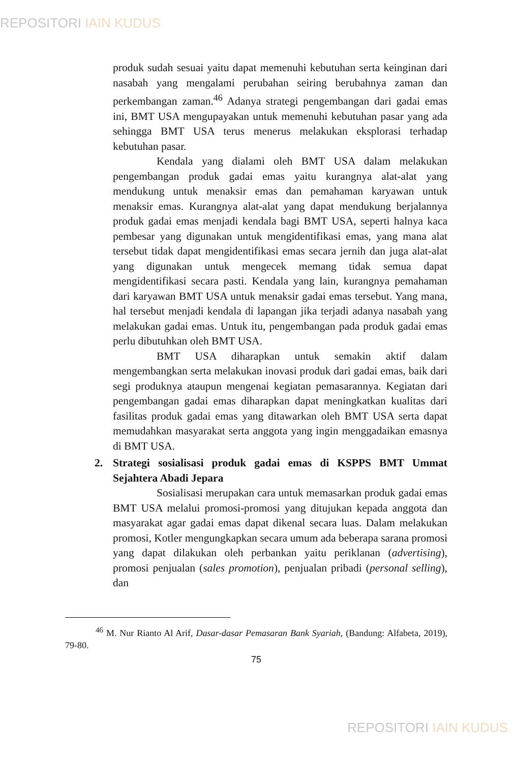REPOSITORI IAIN KUDUS
produk sudah sesuai yaitu dapat memenuhi kebutuhan serta keinginan dari nasabah yang mengalami perubahan seiring berubahnya zaman dan perkembangan zaman.<sup>46</sup> Adanya strategi pengembangan dari gadai emas ini, BMT USA mengupayakan untuk memenuhi kebutuhan pasar yang ada sehingga BMT USA terus menerus melakukan eksplorasi terhadap kebutuhan pasar.
Kendala yang dialami oleh BMT USA dalam melakukan pengembangan produk gadai emas yaitu kurangnya alat-alat yang mendukung untuk menaksir emas dan pemahaman karyawan untuk menaksir emas. Kurangnya alat-alat yang dapat mendukung berjalannya produk gadai emas menjadi kendala bagi BMT USA, seperti halnya kaca pembesar yang digunakan untuk mengidentifikasi emas, yang mana alat tersebut tidak dapat mengidentifikasi emas secara jernih dan juga alat-alat yang digunakan untuk mengecek memang tidak semua dapat mengidentifikasi secara pasti. Kendala yang lain, kurangnya pemahaman dari karyawan BMT USA untuk menaksir gadai emas tersebut. Yang mana, hal tersebut menjadi kendala di lapangan jika terjadi adanya nasabah yang melakukan gadai emas. Untuk itu, pengembangan pada produk gadai emas perlu dibutuhkan oleh BMT USA.
BMT USA diharapkan untuk semakin aktif dalam mengembangkan serta melakukan inovasi produk dari gadai emas, baik dari segi produknya ataupun mengenai kegiatan pemasarannya. Kegiatan dari pengembangan gadai emas diharapkan dapat meningkatkan kualitas dari fasilitas produk gadai emas yang ditawarkan oleh BMT USA serta dapat memudahkan masyarakat serta anggota yang ingin menggadaikan emasnya di BMT USA.
2. Strategi sosialisasi produk gadai emas di KSPPS BMT Ummat Sejahtera Abadi Jepara
Sosialisasi merupakan cara untuk memasarkan produk gadai emas BMT USA melalui promosi-promosi yang ditujukan kepada anggota dan masyarakat agar gadai emas dapat dikenal secara luas. Dalam melakukan promosi, Kotler mengungkapkan secara umum ada beberapa sarana promosi yang dapat dilakukan oleh perbankan yaitu periklanan (advertising), promosi penjualan (sales promotion), penjualan pribadi (personal selling), dan
<sup>46</sup> M. Nur Rianto Al Arif, Dasar-dasar Pemasaran Bank Syariah, (Bandung: Alfabeta, 2019), 79-80.
75
REPOSITORI IAIN KUDUS